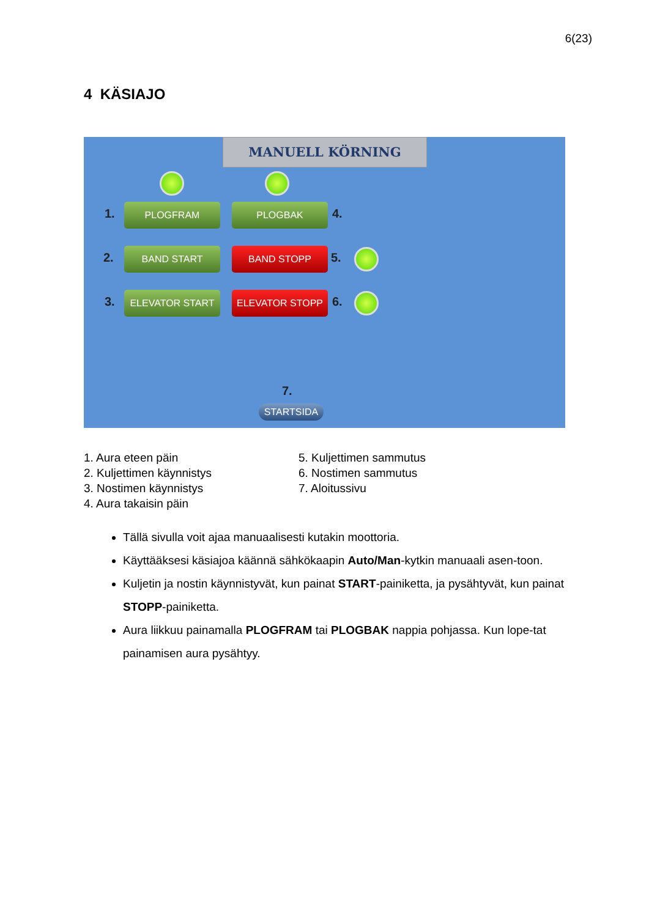6(23)
4 KÄSIAJO
MANUELL KÖRNING
1. PLOGFRAM PLOGBAK 4.
2. BAND START BAND STOPP 5.
3. ELEVATOR START ELEVATOR STOPP 6.
7.
STARTSIDA
1. Aura eteen päin
2. Kuljettimen käynnistys
3. Nostimen käynnistys
4. Aura takaisin päin
5. Kuljettimen sammutus
6. Nostimen sammutus
7. Aloitussivu
Tällä sivulla voit ajaa manuaalisesti kutakin moottoria.
Käyttääksesi käsiajoa käännä sähkökaapin Auto/Man-kytkin manuaali asen-toon.
Kuljetin ja nostin käynnistyvät, kun painat START-painiketta, ja pysähtyvät, kun painat STOPP-painiketta.
Aura liikkuu painamalla PLOGFRAM tai PLOGBAK nappia pohjassa. Kun lope-tat painamisen aura pysähtyy.